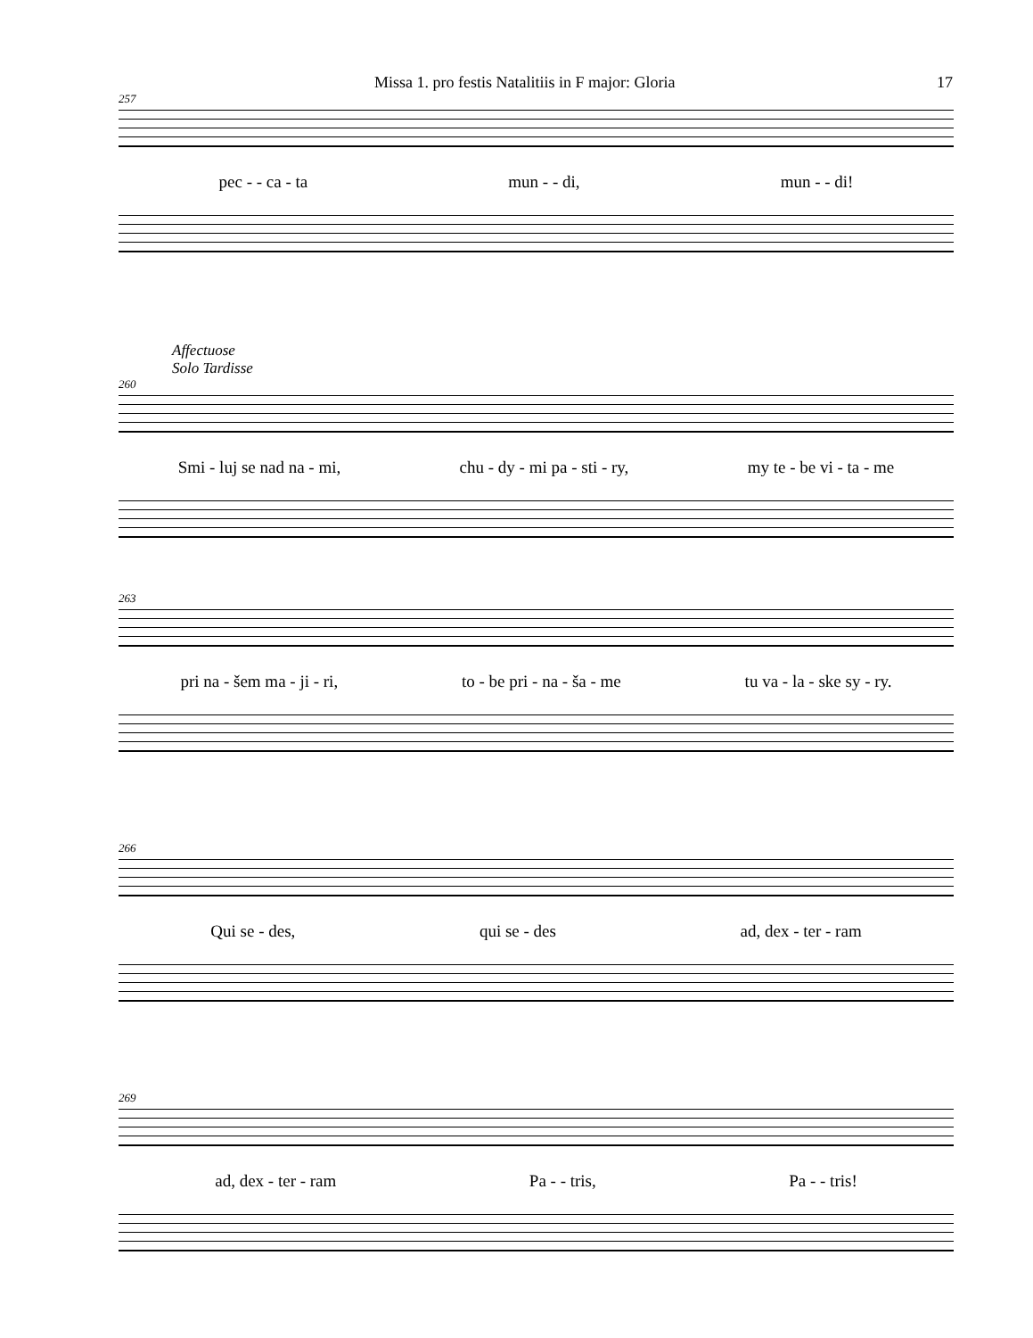Missa 1. pro festis Natalitiis in F major: Gloria 17
257
pec - - ca - ta mun - - di, mun - - di!
Affectuose
Solo Tardisse
260
Smi - luj se nad na - mi, chu - dy - mi pa - sti - ry, my te - be vi - ta - me
263
pri na - šem ma - ji - ri, to - be pri - na - ša - me tu va - la - ske sy - ry.
266
Qui se - des, qui se - des ad, dex - ter - ram
269
ad, dex - ter - ram Pa - - tris, Pa - - tris!